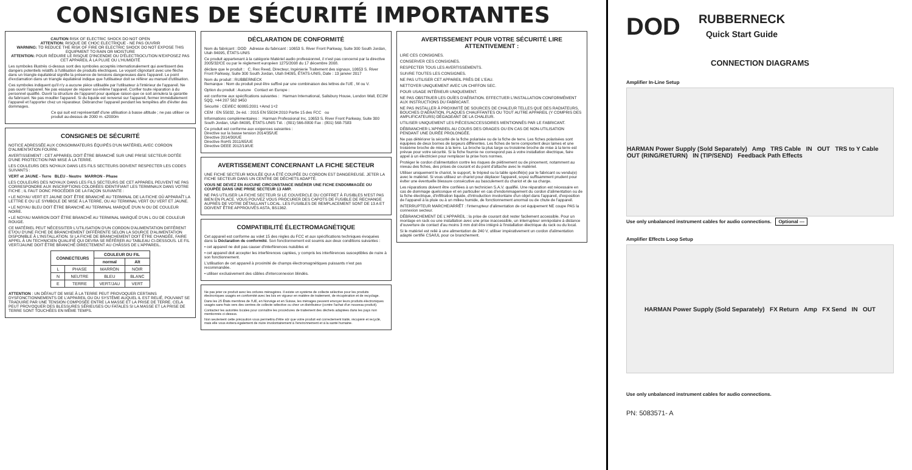CONSIGNES DE SÉCURITÉ IMPORTANTES
CAUTION RISK OF ELECTRIC SHOCK DO NOT OPEN
ATTENTION: RISQUE DE CHOC ELECTRIQUE - NE PAS OUVRIR
WARNING: TO REDUCE THE RISK OF FIRE OR ELECTRIC SHOCK DO NOT EXPOSE THIS EQUIPMENT TO RAIN OR MOISTURE
ATTENTION: POUR RÉDUIRE LE RISQUE D'INCENDIE OU D'ÉLECTROCUTION N'EXPOSEZ PAS CET APPAREIL À LA PLUIE OU L'HUMIDITÉ
Les symboles illustrés ci-dessus sont des symboles acceptés internationalement qui avertissent des dangers potentiels relatifs à l'utilisation de produits électriques. Le voyant clignotant avec une flèche dans un triangle équilatéral signifie la présence de tensions dangereuses dans l'appareil. Le point d'exclamation dans un triangle équilatéral indique que l'utilisateur doit se référer au manuel d'utilisation.
Ces symboles indiquent qu'il n'y a aucune pièce utilisable par l'utilisateur à l'intérieur de l'appareil. Ne pas ouvrir l'appareil. Ne pas essayer de réparer soi-même l'appareil. Confier toute réparation à du personnel qualifié. Ouvrir la structure de l'appareil pour quelque raison que ce soit annulera la garantie du fabricant. Ne pas mouiller l'appareil. Si du liquide est renversé sur l'appareil, fermer immédiatement l'appareil et l'apporter chez un réparateur. Débrancher l'appareil pendant les tempêtes afin d'éviter des dommages.
Ce qui suit est représentatif d'une utilisation à basse altitude ; ne pas utiliser ce produit au-dessus de 2000 m. ≤2000m
CONSIGNES DE SÉCURITÉ
NOTICE ADRESSÉE AUX CONSOMMATEURS ÉQUIPÉS D'UN MATÉRIEL AVEC CORDON D'ALIMENTATION FOURNI.
AVERTISSEMENT : CET APPAREIL DOIT ÊTRE BRANCHÉ SUR UNE PRISE SECTEUR DOTÉE D'UNE PROTECTION PAR MISE À LA TERRE.
LES COULEURS DES NOYAUX DANS LES FILS SECTEURS DOIVENT RESPECTER LES CODES SUIVANTS :
VERT et JAUNE - Terre BLEU - Neutre MARRON - Phase
LES COULEURS DES NOYAUX DANS LES FILS SECTEURS DE CET APPAREIL PEUVENT NE PAS CORRESPONDRE AUX INSCRIPTIONS COLORÉES IDENTIFIANT LES TERMINAUX DANS VOTRE FICHE ; IL FAUT DONC PROCÉDER DE LA FAÇON SUIVANTE :
• LE NOYAU VERT ET JAUNE DOIT ÊTRE BRANCHÉ AU TERMINAL DE LA FICHE OÙ APPARAÎT LA LETTRE E OU LE SYMBOLE DE MISE À LA TERRE, OU AU TERMINAL VERT OU VERT ET JAUNE.
• LE NOYAU BLEU DOIT ÊTRE BRANCHÉ AU TERMINAL MARQUÉ D'UN N OU DE COULEUR NOIRE.
• LE NOYAU MARRON DOIT ÊTRE BRANCHÉ AU TERMINAL MARQUÉ D'UN L OU DE COULEUR ROUGE.
CE MATÉRIEL PEUT NÉCESSITER L'UTILISATION D'UN CORDON D'ALIMENTATION DIFFÉRENT ET/OU D'UNE FICHE DE BRANCHEMENT DIFFÉRENTE SELON LA SOURCE D'ALIMENTATION DISPONIBLE À L'INSTALLATION. SI LA FICHE DE BRANCHEMENT DOIT ÊTRE CHANGÉE, FAIRE APPEL À UN TECHNICIEN QUALIFIÉ QUI DEVRA SE RÉFÉRER AU TABLEAU CI-DESSOUS. LE FIL VERT/JAUNE DOIT ÊTRE BRANCHÉ DIRECTEMENT AU CHÂSSIS DE L'APPAREIL.
| CONNECTEURS | | COULEUR DU FIL | |
| --- | --- | --- | --- |
| | | normal | Alt |
| L | PHASE | MARRON | NOIR |
| N | NEUTRE | BLEU | BLANC |
| E | TERRE | VERT/JAU | VERT |
ATTENTION : UN DÉFAUT DE MISE À LA TERRE PEUT PROVOQUER CERTAINS DYSFONCTIONNEMENTS DE L'APPAREIL OU DU SYSTÈME AUQUEL IL EST RELIÉ, POUVANT SE TRADUIRE PAR UNE TENSION COMPOSÉE ENTRE LA MASSE ET LA PRISE DE TERRE. CELA PEUT PROVOQUER DES BLESSURES SÉRIEUSES OU FATALES SI LA MASSE ET LA PRISE DE TERRE SONT TOUCHÉES EN MÊME TEMPS.
DÉCLARATION DE CONFORMITÉ
Nom du fabricant : DOD Adresse du fabricant : 10653 S. River Front Parkway, Suite 300 South Jordan, Utah 84095, ÉTATS-UNIS
Ce produit appartenant à la catégorie Matériel audio professionnel, il n'est pas concerné par la directive 2005/32/CE ou par le règlement européen 1275/2008 du 17 décembre 2008.
déclare que le produit : C. Rex Reed, Directeur, Ingénierie Traitement des signaux, 10653 S. River Front Parkway, Suite 300 South Jordan, Utah 84095, ÉTATS-UNIS, Date : 13 janvier 2017
Nom du produit : RUBBERNECK
Remarque : Nom du produit peut être suffixé par une combinaison des lettres de l'UE , M ou V.
Option du produit : Aucune Contact en Europe :
est conforme aux spécifications suivantes : Harman International, Salisbury House, London Wall, EC2M 5QQ, +44 207 562 9450
Sécurité : CEI/IEC 60065:2001 +Amd 1+2
CEM : EN 55032, 2e éd. : 2015 EN 55024:2010 Partie 15 des FCC ou
Informations complémentaires : Harman Professional Inc, 10653 S. River Front Parkway, Suite 300 South Jordan, Utah 84095, ÉTATS-UNIS Tél. : (801) 566-8800 Fax : (801) 568-7583
Ce produit est conforme aux exigences suivantes :
Directive sur la basse tension 2014/35/UE
Directive 2014/30/UE
Directive RoHS 2011/65/UE
Directive DEEE 2012/19/UE
AVERTISSEMENT CONCERNANT LA FICHE SECTEUR
UNE FICHE SECTEUR MOULÉE QUI A ÉTÉ COUPÉE DU CORDON EST DANGEREUSE. JETER LA FICHE SECTEUR DANS UN CENTRE DE DÉCHETS ADAPTÉ.
VOUS NE DEVEZ EN AUCUNE CIRCONSTANCE INSÉRER UNE FICHE ENDOMMAGÉE OU COUPÉE DANS UNE PRISE SECTEUR 13 AMP.
NE PAS UTILISER LA FICHE SECTEUR SI LE COUVERCLE DU COFFRET À FUSIBLES N'EST PAS BIEN EN PLACE. VOUS POUVEZ VOUS PROCURER DES CAPOTS DE FUSIBLE DE RECHANGE AUPRÈS DE VOTRE DÉTAILLANT LOCAL. LES FUSIBLES DE REMPLACEMENT SONT DE 13 A ET DOIVENT ÊTRE APPROUVÉS ASTA, BS1362.
COMPATIBILITÉ ÉLECTROMAGNÉTIQUE
Cet appareil est conforme au volet 15 des règles du FCC et aux spécifications techniques évoquées dans la Déclaration de conformité. Son fonctionnement est soumis aux deux conditions suivantes :
• cet appareil ne doit pas causer d'interférences nuisibles et
• cet appareil doit accepter les interférences captées, y compris les interférences susceptibles de nuire à son fonctionnement.
L'utilisation de cet appareil à proximité de champs électromagnétiques puissants n'est pas recommandée.
• utiliser exclusivement des câbles d'interconnexion blindés.
Ne pas jeter ce produit avec les ordures ménagères. Il existe un système de collecte sélective pour les produits électroniques usagés en conformité avec les lois en vigueur en matière de traitement, de récupération et de recyclage.
Dans les 25 États membres de l'UE, en Norvège et en Suisse, les ménages peuvent envoyer leurs produits électroniques usagés sans frais vers des centres de collecte sélective ou chez un distributeur (contre l'achat d'un nouveau produit).
Contactez les autorités locales pour connaître les procédures de traitement des déchets adaptées dans les pays non mentionnés ci-dessus.
Non seulement cette précaution vous permettra d'être sûr que votre produit est correctement traité, récupéré et recyclé, mais elle vous évitera également de nuire involontairement à l'environnement et à la santé humaine.
AVERTISSEMENT POUR VOTRE SÉCURITÉ LIRE ATTENTIVEMENT :
LIRE CES CONSIGNES.
CONSERVER CES CONSIGNES.
RESPECTER TOUS LES AVERTISSEMENTS.
SUIVRE TOUTES LES CONSIGNES.
NE PAS UTILISER CET APPAREIL PRÈS DE L'EAU.
NETTOYER UNIQUEMENT AVEC UN CHIFFON SEC.
POUR USAGE INTÉRIEUR UNIQUEMENT.
NE PAS OBSTRUER LES OUÏES D'AÉRATION. EFFECTUER L'INSTALLATION CONFORMÉMENT AUX INSTRUCTIONS DU FABRICANT.
NE PAS INSTALLER À PROXIMITÉ DE SOURCES DE CHALEUR TELLES QUE DES RADIATEURS, BOUCHES D'AÉRATION, PLAQUES CHAUFFANTES OU TOUT AUTRE APPAREIL (Y COMPRIS DES AMPLIFICATEURS) DÉGAGEANT DE LA CHALEUR.
UTILISER UNIQUEMENT LES PIÈCES/ACCESSOIRES MENTIONNÉS PAR LE FABRICANT.
DÉBRANCHER L'APPAREIL AU COURS DES ORAGES OU EN CAS DE NON-UTILISATION PENDANT UNE DURÉE PROLONGÉE.
Ne pas détériorer la sécurité de la fiche polarisée ou de la fiche de terre. Les fiches polarisées sont équipées de deux bornes de largeurs différentes. Les fiches de terre comportent deux lames et une troisième broche de mise à la terre. La broche la plus large ou troisième broche de mise à la terre est prévue pour votre sécurité. Si la fiche fournie ne correspond pas à votre installation électrique, faire appel à un électricien pour remplacer la prise hors normes.
Protéger le cordon d'alimentation contre les risques de piétinement ou de pincement, notamment au niveau des fiches, des prises de courant et du point d'attache avec le matériel.
Utiliser uniquement le chariot, le support, le trépied ou la table spécifié(e) par le fabricant ou vendu(e) avec le matériel. Si vous utilisez un chariot pour déplacer l'appareil, soyez suffisamment prudent pour éviter une éventuelle blessure consécutive au basculement du chariot et de sa charge.
Les réparations doivent être confiées à un technicien S.A.V. qualifié. Une réparation est nécessaire en cas de dommage quelconque et en particulier en cas d'endommagement du cordon d'alimentation ou de la fiche électrique, d'infiltration liquide, d'introduction involontaire d'un objet dans l'appareil, d'exposition de l'appareil à la pluie ou à un milieu humide, de fonctionnement anormal ou de chute de l'appareil.
INTERRUPTEUR MARCHE/ARRÊT : l'interrupteur d'alimentation de cet équipement NE coupe PAS la connexion secteur.
DÉBRANCHEMENT DE L'APPAREIL : la prise de courant doit rester facilement accessible. Pour un montage en rack ou une installation avec une prise inaccessible, un interrupteur omnipolaire à distance d'ouverture de contact d'au moins 3 mm doit être intégré à l'installation électrique du rack ou du local.
Si le matériel est relié à une alimentation de 240 V, utiliser impérativement un cordon d'alimentation adapté certifié CSA/UL pour ce branchement.
DOD
RUBBERNECK
Quick Start Guide
CONNECTION DIAGRAMS
Amplifier In-Line Setup
HARMAN Power Supply (Sold Separately) Amp TRS Cable IN OUT TRS to Y Cable OUT (RING/RETURN) IN (TIP/SEND) Feedback Path Effects
Use only unbalanced instrument cables for audio connections. Optional ---
Amplifier Effects Loop Setup
HARMAN Power Supply (Sold Separately) FX Return Amp FX Send IN OUT
Use only unbalanced instrument cables for audio connections.
PN: 5083571- A